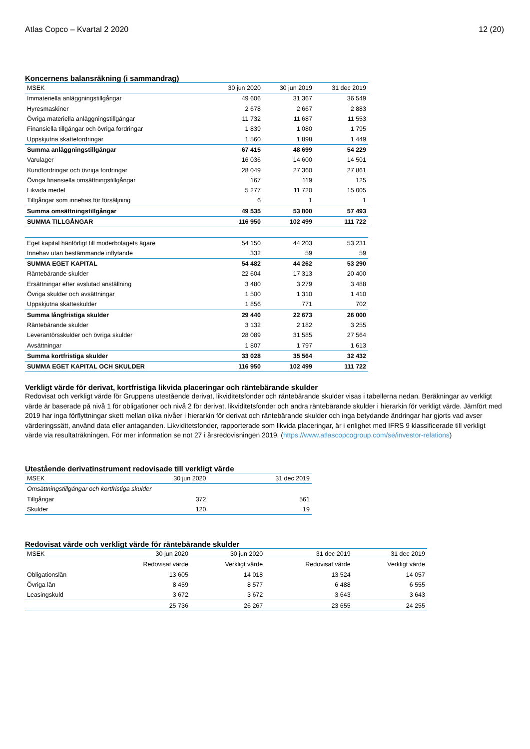Atlas Copco – Kvartal 2 2020 12 (20)
Koncernens balansräkning (i sammandrag)
| MSEK | 30 jun 2020 | 30 jun 2019 | 31 dec 2019 |
| --- | --- | --- | --- |
| Immateriella anläggningstillgångar | 49 606 | 31 367 | 36 549 |
| Hyresmaskiner | 2 678 | 2 667 | 2 883 |
| Övriga materiella anläggningstillgångar | 11 732 | 11 687 | 11 553 |
| Finansiella tillgångar och övriga fordringar | 1 839 | 1 080 | 1 795 |
| Uppskjutna skattefordringar | 1 560 | 1 898 | 1 449 |
| Summa anläggningstillgångar | 67 415 | 48 699 | 54 229 |
| Varulager | 16 036 | 14 600 | 14 501 |
| Kundfordringar och övriga fordringar | 28 049 | 27 360 | 27 861 |
| Övriga finansiella omsättningstillgångar | 167 | 119 | 125 |
| Likvida medel | 5 277 | 11 720 | 15 005 |
| Tillgångar som innehas för försäljning | 6 | 1 | 1 |
| Summa omsättningstillgångar | 49 535 | 53 800 | 57 493 |
| SUMMA TILLGÅNGAR | 116 950 | 102 499 | 111 722 |
| Eget kapital hänförligt till moderbolagets ägare | 54 150 | 44 203 | 53 231 |
| Innehav utan bestämmande inflytande | 332 | 59 | 59 |
| SUMMA EGET KAPITAL | 54 482 | 44 262 | 53 290 |
| Räntebärande skulder | 22 604 | 17 313 | 20 400 |
| Ersättningar efter avslutad anställning | 3 480 | 3 279 | 3 488 |
| Övriga skulder och avsättningar | 1 500 | 1 310 | 1 410 |
| Uppskjutna skatteskulder | 1 856 | 771 | 702 |
| Summa långfristiga skulder | 29 440 | 22 673 | 26 000 |
| Räntebärande skulder | 3 132 | 2 182 | 3 255 |
| Leverantörsskulder och övriga skulder | 28 089 | 31 585 | 27 564 |
| Avsättningar | 1 807 | 1 797 | 1 613 |
| Summa kortfristiga skulder | 33 028 | 35 564 | 32 432 |
| SUMMA EGET KAPITAL OCH SKULDER | 116 950 | 102 499 | 111 722 |
Verkligt värde för derivat, kortfristiga likvida placeringar och räntebärande skulder
Redovisat och verkligt värde för Gruppens utestående derivat, likviditetsfonder och räntebärande skulder visas i tabellerna nedan. Beräkningar av verkligt värde är baserade på nivå 1 för obligationer och nivå 2 för derivat, likviditetsfonder och andra räntebärande skulder i hierarkin för verkligt värde. Jämfört med 2019 har inga förflyttningar skett mellan olika nivåer i hierarkin för derivat och räntebärande skulder och inga betydande ändringar har gjorts vad avser värderingssätt, använd data eller antaganden. Likviditetsfonder, rapporterade som likvida placeringar, är i enlighet med IFRS 9 klassificerade till verkligt värde via resultaträkningen. För mer information se not 27 i årsredovisningen 2019. (https://www.atlascopcogroup.com/se/investor-relations)
Utestående derivatinstrument redovisade till verkligt värde
| MSEK | 30 jun 2020 | 31 dec 2019 |
| --- | --- | --- |
| Omsättningstillgångar och kortfristiga skulder | | |
| Tillgångar | 372 | 561 |
| Skulder | 120 | 19 |
Redovisat värde och verkligt värde för räntebärande skulder
| MSEK | 30 jun 2020 | 30 jun 2020 | 31 dec 2019 | 31 dec 2019 |
| --- | --- | --- | --- | --- |
| | Redovisat värde | Verkligt värde | Redovisat värde | Verkligt värde |
| Obligationslån | 13 605 | 14 018 | 13 524 | 14 057 |
| Övriga lån | 8 459 | 8 577 | 6 488 | 6 555 |
| Leasingskuld | 3 672 | 3 672 | 3 643 | 3 643 |
| | 25 736 | 26 267 | 23 655 | 24 255 |